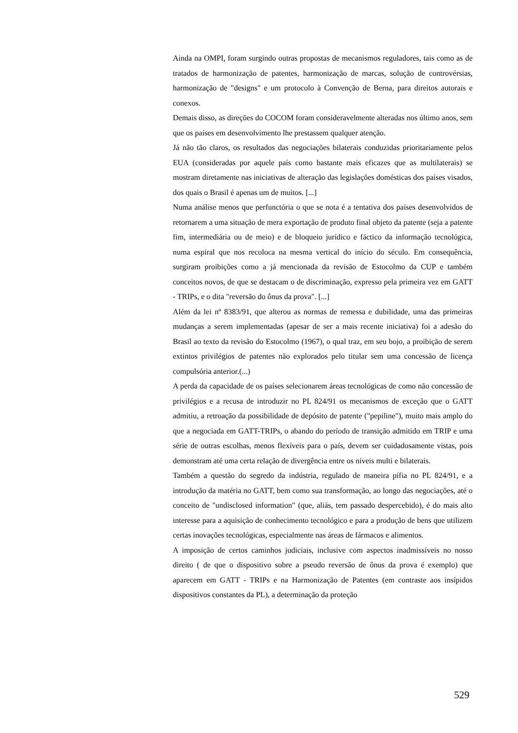Ainda na OMPI, foram surgindo outras propostas de mecanismos reguladores, tais como as de tratados de harmonização de patentes, harmonização de marcas, solução de controvérsias, harmonização de "designs" e um protocolo à Convenção de Berna, para direitos autorais e conexos.
Demais disso, as direções do COCOM foram consideravelmente alteradas nos último anos, sem que os países em desenvolvimento lhe prestassem qualquer atenção.
Já não tão claros, os resultados das negociações bilaterais conduzidas prioritariamente pelos EUA (consideradas por aquele país como bastante mais eficazes que as multilaterais) se mostram diretamente nas iniciativas de alteração das legislações domésticas dos países visados, dos quais o Brasil é apenas um de muitos. [...]
Numa análise menos que perfunctória o que se nota é a tentativa dos países desenvolvidos de retornarem a uma situação de mera exportação de produto final objeto da patente (seja a patente fim, intermediária ou de meio) e de bloqueio jurídico e fáctico da informação tecnológica, numa espiral que nos recoloca na mesma vertical do início do século. Em consequência, surgiram proibições como a já mencionada da revisão de Estocolmo da CUP e também conceitos novos, de que se destacam o de discriminação, expresso pela primeira vez em GATT - TRIPs, e o dita "reversão do ônus da prova". [...]
Além da lei nº 8383/91, que alterou as normas de remessa e dubilidade, uma das primeiras mudanças a serem implementadas (apesar de ser a mais recente iniciativa) foi a adesão do Brasil ao texto da revisão do Estocolmo (1967), o qual traz, em seu bojo, a proibição de serem extintos privilégios de patentes não explorados pelo titular sem uma concessão de licença compulsória anterior.(...)
A perda da capacidade de os países selecionarem áreas tecnológicas de como não concessão de privilégios e a recusa de introduzir no PL 824/91 os mecanismos de exceção que o GATT admitiu, a retroação da possibilidade de depósito de patente ("pepiline"), muito mais amplo do que a negociada em GATT-TRIPs, o abando do período de transição admitido em TRIP e uma série de outras escolhas, menos flexíveis para o país, devem ser cuidadosamente vistas, pois demonstram até uma certa relação de divergência entre os níveis multi e bilaterais.
Também a questão do segredo da indústria, regulado de maneira pífia no PL 824/91, e a introdução da matéria no GATT, bem como sua transformação, ao longo das negociações, até o conceito de "undisclosed information" (que, aliás, tem passado despercebido), é do mais alto interesse para a aquisição de conhecimento tecnológico e para a produção de bens que utilizem certas inovações tecnológicas, especialmente nas áreas de fármacos e alimentos.
A imposição de certos caminhos judiciais, inclusive com aspectos inadmissíveis no nosso direito ( de que o dispositivo sobre a pseudo reversão de ônus da prova é exemplo) que aparecem em GATT - TRIPs e na Harmonização de Patentes (em contraste aos insípidos dispositivos constantes da PL), a determinação da proteção
529